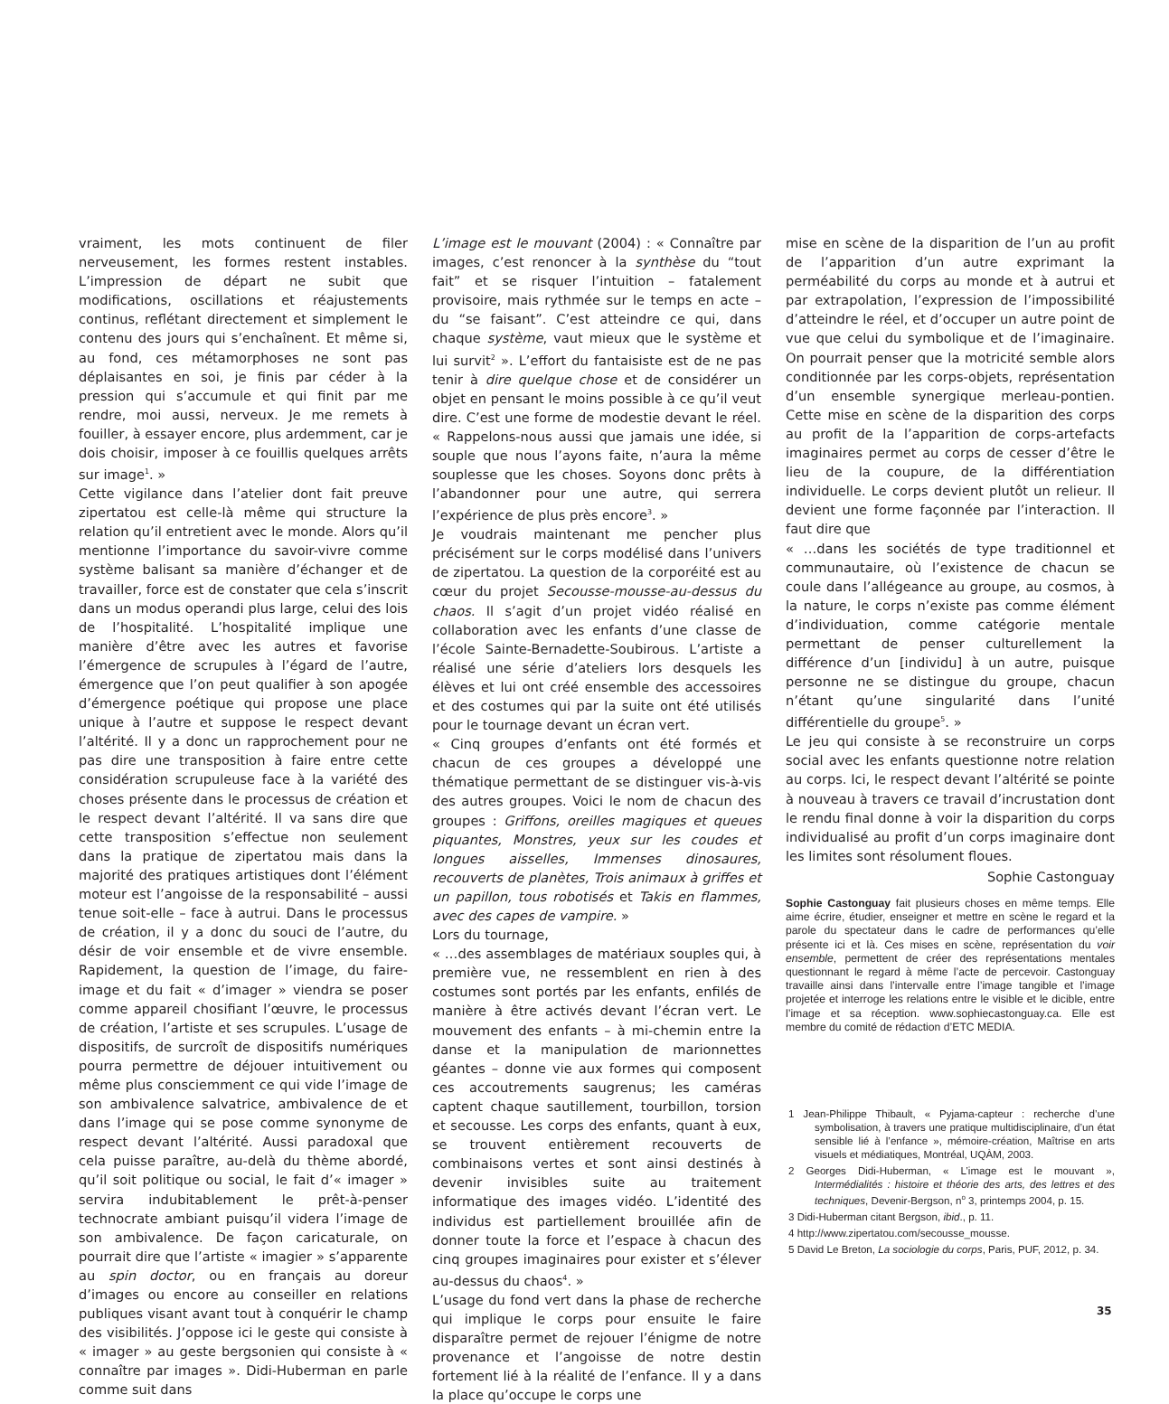vraiment, les mots continuent de filer nerveusement, les formes restent instables. L’impression de départ ne subit que modifications, oscillations et réajustements continus, reflétant directement et simplement le contenu des jours qui s’enchaînent. Et même si, au fond, ces métamorphoses ne sont pas déplaisantes en soi, je finis par céder à la pression qui s’accumule et qui finit par me rendre, moi aussi, nerveux. Je me remets à fouiller, à essayer encore, plus ardemment, car je dois choisir, imposer à ce fouillis quelques arrêts sur image<sup>1</sup>. »
Cette vigilance dans l’atelier dont fait preuve zipertatou est celle-là même qui structure la relation qu’il entretient avec le monde. Alors qu’il mentionne l’importance du savoir-vivre comme système balisant sa manière d’échanger et de travailler, force est de constater que cela s’inscrit dans un modus operandi plus large, celui des lois de l’hospitalité. L’hospitalité implique une manière d’être avec les autres et favorise l’émergence de scrupules à l’égard de l’autre, émergence que l’on peut qualifier à son apogée d’émergence poétique qui propose une place unique à l’autre et suppose le respect devant l’altérité. Il y a donc un rapprochement pour ne pas dire une transposition à faire entre cette considération scrupuleuse face à la variété des choses présente dans le processus de création et le respect devant l’altérité. Il va sans dire que cette transposition s’effectue non seulement dans la pratique de zipertatou mais dans la majorité des pratiques artistiques dont l’élément moteur est l’angoisse de la responsabilité – aussi tenue soit-elle – face à autrui. Dans le processus de création, il y a donc du souci de l’autre, du désir de voir ensemble et de vivre ensemble. Rapidement, la question de l’image, du faire-image et du fait « d’imager » viendra se poser comme appareil chosifiant l’œuvre, le processus de création, l’artiste et ses scrupules. L’usage de dispositifs, de surcroît de dispositifs numériques pourra permettre de déjouer intuitivement ou même plus consciemment ce qui vide l’image de son ambivalence salvatrice, ambivalence de et dans l’image qui se pose comme synonyme de respect devant l’altérité. Aussi paradoxal que cela puisse paraître, au-delà du thème abordé, qu’il soit politique ou social, le fait d’« imager » servira indubitablement le prêt-à-penser technocrate ambiant puisqu’il videra l’image de son ambivalence. De façon caricaturale, on pourrait dire que l’artiste « imagier » s’apparente au spin doctor, ou en français au doreur d’images ou encore au conseiller en relations publiques visant avant tout à conquérir le champ des visibilités. J’oppose ici le geste qui consiste à « imager » au geste bergsonien qui consiste à « connaître par images ». Didi-Huberman en parle comme suit dans
L’image est le mouvant (2004) : « Connaître par images, c’est renoncer à la synthèse du “tout fait” et se risquer l’intuition – fatalement provisoire, mais rythmée sur le temps en acte – du “se faisant”. C’est atteindre ce qui, dans chaque système, vaut mieux que le système et lui survit<sup>2</sup> ». L’effort du fantaisiste est de ne pas tenir à dire quelque chose et de considérer un objet en pensant le moins possible à ce qu’il veut dire. C’est une forme de modestie devant le réel. « Rappelons-nous aussi que jamais une idée, si souple que nous l’ayons faite, n’aura la même souplesse que les choses. Soyons donc prêts à l’abandonner pour une autre, qui serrera l’expérience de plus près encore<sup>3</sup>. »
Je voudrais maintenant me pencher plus précisément sur le corps modélisé dans l’univers de zipertatou. La question de la corporéité est au cœur du projet Secousse-mousse-au-dessus du chaos. Il s’agit d’un projet vidéo réalisé en collaboration avec les enfants d’une classe de l’école Sainte-Bernadette-Soubirous. L’artiste a réalisé une série d’ateliers lors desquels les élèves et lui ont créé ensemble des accessoires et des costumes qui par la suite ont été utilisés pour le tournage devant un écran vert.
« Cinq groupes d’enfants ont été formés et chacun de ces groupes a développé une thématique permettant de se distinguer vis-à-vis des autres groupes. Voici le nom de chacun des groupes : Griffons, oreilles magiques et queues piquantes, Monstres, yeux sur les coudes et longues aisselles, Immenses dinosaures, recouverts de planètes, Trois animaux à griffes et un papillon, tous robotisés et Takis en flammes, avec des capes de vampire. »
Lors du tournage,
« …des assemblages de matériaux souples qui, à première vue, ne ressemblent en rien à des costumes sont portés par les enfants, enfilés de manière à être activés devant l’écran vert. Le mouvement des enfants – à mi-chemin entre la danse et la manipulation de marionnettes géantes – donne vie aux formes qui composent ces accoutrements saugrenus; les caméras captent chaque sautillement, tourbillon, torsion et secousse. Les corps des enfants, quant à eux, se trouvent entièrement recouverts de combinaisons vertes et sont ainsi destinés à devenir invisibles suite au traitement informatique des images vidéo. L’identité des individus est partiellement brouillée afin de donner toute la force et l’espace à chacun des cinq groupes imaginaires pour exister et s’élever au-dessus du chaos<sup>4</sup>. »
L’usage du fond vert dans la phase de recherche qui implique le corps pour ensuite le faire disparaître permet de rejouer l’énigme de notre provenance et l’angoisse de notre destin fortement lié à la réalité de l’enfance. Il y a dans la place qu’occupe le corps une
mise en scène de la disparition de l’un au profit de l’apparition d’un autre exprimant la perméabilité du corps au monde et à autrui et par extrapolation, l’expression de l’impossibilité d’atteindre le réel, et d’occuper un autre point de vue que celui du symbolique et de l’imaginaire. On pourrait penser que la motricité semble alors conditionnée par les corps-objets, représentation d’un ensemble synergique merleau-pontien. Cette mise en scène de la disparition des corps au profit de la l’apparition de corps-artefacts imaginaires permet au corps de cesser d’être le lieu de la coupure, de la différentiation individuelle. Le corps devient plutôt un relieur. Il devient une forme façonnée par l’interaction. Il faut dire que
« …dans les sociétés de type traditionnel et communautaire, où l’existence de chacun se coule dans l’allégeance au groupe, au cosmos, à la nature, le corps n’existe pas comme élément d’individuation, comme catégorie mentale permettant de penser culturellement la différence d’un [individu] à un autre, puisque personne ne se distingue du groupe, chacun n’étant qu’une singularité dans l’unité différentielle du groupe<sup>5</sup>. »
Le jeu qui consiste à se reconstruire un corps social avec les enfants questionne notre relation au corps. Ici, le respect devant l’altérité se pointe à nouveau à travers ce travail d’incrustation dont le rendu final donne à voir la disparition du corps individualisé au profit d’un corps imaginaire dont les limites sont résolument floues.
Sophie Castonguay
Sophie Castonguay fait plusieurs choses en même temps. Elle aime écrire, étudier, enseigner et mettre en scène le regard et la parole du spectateur dans le cadre de performances qu’elle présente ici et là. Ces mises en scène, représentation du voir ensemble, permettent de créer des représentations mentales questionnant le regard à même l’acte de percevoir. Castonguay travaille ainsi dans l’intervalle entre l’image tangible et l’image projetée et interroge les relations entre le visible et le dicible, entre l’image et sa réception. www.sophiecastonguay.ca. Elle est membre du comité de rédaction d’ETC MEDIA.
1 Jean-Philippe Thibault, « Pyjama-capteur : recherche d’une symbolisation, à travers une pratique multidisciplinaire, d’un état sensible lié à l’enfance », mémoire-création, Maîtrise en arts visuels et médiatiques, Montréal, UQÀM, 2003.
2 Georges Didi-Huberman, « L’image est le mouvant », Intermédialités : histoire et théorie des arts, des lettres et des techniques, Devenir-Bergson, n<sup>o</sup> 3, printemps 2004, p. 15.
3 Didi-Huberman citant Bergson, ibid., p. 11.
4 http://www.zipertatou.com/secousse_mousse.
5 David Le Breton, La sociologie du corps, Paris, PUF, 2012, p. 34.
35